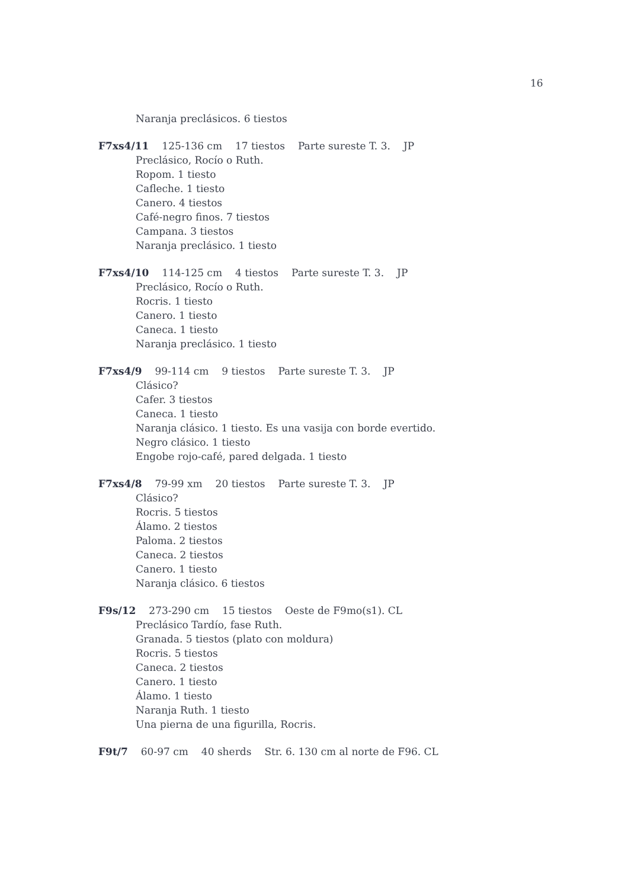16
Naranja preclásicos. 6 tiestos
F7xs4/11 125-136 cm 17 tiestos Parte sureste T. 3. JP
Preclásico, Rocío o Ruth.
Ropom. 1 tiesto
Cafleche. 1 tiesto
Canero. 4 tiestos
Café-negro finos. 7 tiestos
Campana. 3 tiestos
Naranja preclásico. 1 tiesto
F7xs4/10 114-125 cm 4 tiestos Parte sureste T. 3. JP
Preclásico, Rocío o Ruth.
Rocris. 1 tiesto
Canero. 1 tiesto
Caneca. 1 tiesto
Naranja preclásico. 1 tiesto
F7xs4/9 99-114 cm 9 tiestos Parte sureste T. 3. JP
Clásico?
Cafer. 3 tiestos
Caneca. 1 tiesto
Naranja clásico. 1 tiesto. Es una vasija con borde evertido.
Negro clásico. 1 tiesto
Engobe rojo-café, pared delgada. 1 tiesto
F7xs4/8 79-99 xm 20 tiestos Parte sureste T. 3. JP
Clásico?
Rocris. 5 tiestos
Álamo. 2 tiestos
Paloma. 2 tiestos
Caneca. 2 tiestos
Canero. 1 tiesto
Naranja clásico. 6 tiestos
F9s/12 273-290 cm 15 tiestos Oeste de F9mo(s1). CL
Preclásico Tardío, fase Ruth.
Granada. 5 tiestos (plato con moldura)
Rocris. 5 tiestos
Caneca. 2 tiestos
Canero. 1 tiesto
Álamo. 1 tiesto
Naranja Ruth. 1 tiesto
Una pierna de una figurilla, Rocris.
F9t/7 60-97 cm 40 sherds Str. 6. 130 cm al norte de F96. CL